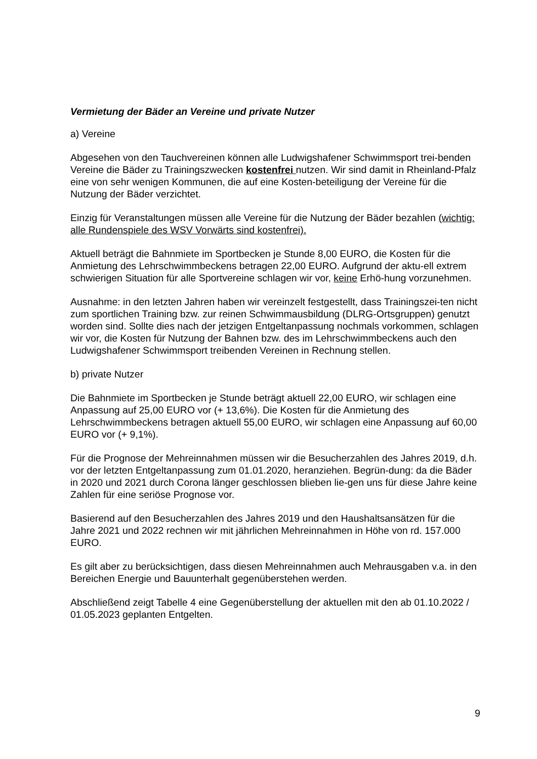Vermietung der Bäder an Vereine und private Nutzer
a) Vereine
Abgesehen von den Tauchvereinen können alle Ludwigshafener Schwimmsport trei-benden Vereine die Bäder zu Trainingszwecken kostenfrei nutzen. Wir sind damit in Rheinland-Pfalz eine von sehr wenigen Kommunen, die auf eine Kosten-beteiligung der Vereine für die Nutzung der Bäder verzichtet.
Einzig für Veranstaltungen müssen alle Vereine für die Nutzung der Bäder bezahlen (wichtig: alle Rundenspiele des WSV Vorwärts sind kostenfrei).
Aktuell beträgt die Bahnmiete im Sportbecken je Stunde 8,00 EURO, die Kosten für die Anmietung des Lehrschwimmbeckens betragen 22,00 EURO. Aufgrund der aktu-ell extrem schwierigen Situation für alle Sportvereine schlagen wir vor, keine Erhö-hung vorzunehmen.
Ausnahme: in den letzten Jahren haben wir vereinzelt festgestellt, dass Trainingszei-ten nicht zum sportlichen Training bzw. zur reinen Schwimmausbildung (DLRG-Ortsgruppen) genutzt worden sind. Sollte dies nach der jetzigen Entgeltanpassung nochmals vorkommen, schlagen wir vor, die Kosten für Nutzung der Bahnen bzw. des im Lehrschwimmbeckens auch den Ludwigshafener Schwimmsport treibenden Vereinen in Rechnung stellen.
b) private Nutzer
Die Bahnmiete im Sportbecken je Stunde beträgt aktuell 22,00 EURO, wir schlagen eine Anpassung auf 25,00 EURO vor (+ 13,6%). Die Kosten für die Anmietung des Lehrschwimmbeckens betragen aktuell 55,00 EURO, wir schlagen eine Anpassung auf 60,00 EURO vor (+ 9,1%).
Für die Prognose der Mehreinnahmen müssen wir die Besucherzahlen des Jahres 2019, d.h. vor der letzten Entgeltanpassung zum 01.01.2020, heranziehen. Begrün-dung: da die Bäder in 2020 und 2021 durch Corona länger geschlossen blieben lie-gen uns für diese Jahre keine Zahlen für eine seriöse Prognose vor.
Basierend auf den Besucherzahlen des Jahres 2019 und den Haushaltsansätzen für die Jahre 2021 und 2022 rechnen wir mit jährlichen Mehreinnahmen in Höhe von rd. 157.000 EURO.
Es gilt aber zu berücksichtigen, dass diesen Mehreinnahmen auch Mehrausgaben v.a. in den Bereichen Energie und Bauunterhalt gegenüberstehen werden.
Abschließend zeigt Tabelle 4 eine Gegenüberstellung der aktuellen mit den ab 01.10.2022 / 01.05.2023 geplanten Entgelten.
9